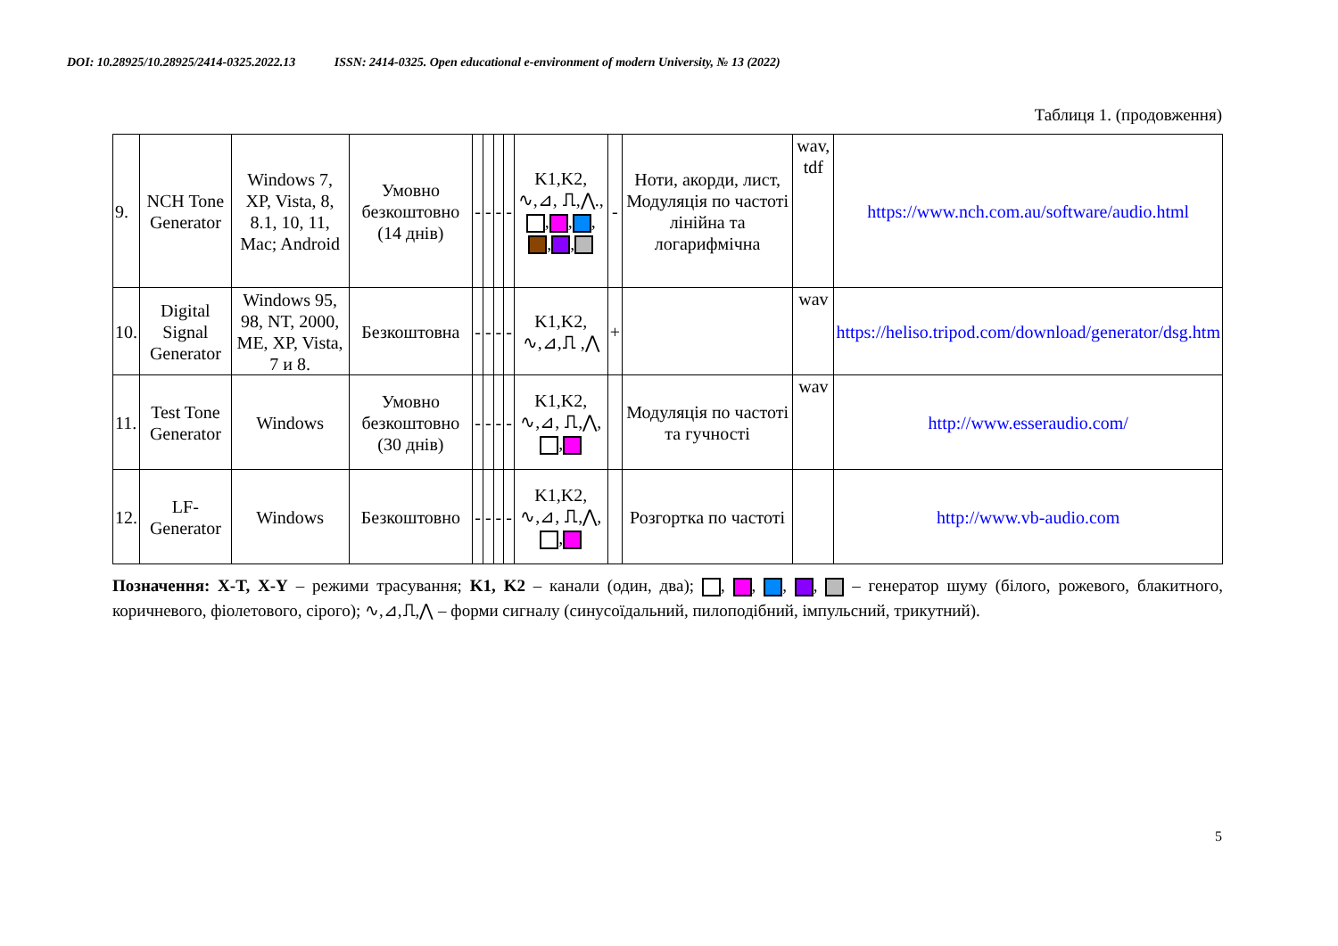DOI: 10.28925/10.28925/2414-0325.2022.13 ISSN: 2414-0325. Open educational e-environment of modern University, № 13 (2022)
Таблиця 1. (продовження)
| 9. | NCH Tone Generator | Windows 7, XP, Vista, 8, 8.1, 10, 11, Mac; Android | Умовно безкоштовно (14 днів) | - | - | - | - | K1,K2, ∿,⊿, ⎍,⋀., , , , , , | - | Ноти, акорди, лист, Модуляція по частоті лінійна та логарифмічна | wav, tdf | https://www.nch.com.au/software/audio.html |
| 10. | Digital Signal Generator | Windows 95, 98, NT, 2000, ME, XP, Vista, 7 и 8. | Безкоштовна | - | - | - | - | K1,K2, ∿,⊿,⎍ ,⋀ | + | | wav | https://heliso.tripod.com/download/generator/dsg.htm |
| 11. | Test Tone Generator | Windows | Умовно безкоштовно (30 днів) | - | - | - | - | K1,K2, ∿,⊿, ⎍,⋀, , | | Модуляція по частоті та гучності | wav | http://www.esseraudio.com/ |
| 12. | LF-Generator | Windows | Безкоштовно | - | - | - | - | K1,K2, ∿,⊿, ⎍,⋀, , | | Розгортка по частоті | | http://www.vb-audio.com |
Позначення: X-T, X-Y – режими трасування; K1, K2 – канали (один, два); , , , , – генератор шуму (білого, рожевого, блакитного, коричневого, фіолетового, сірого); ∿,⊿,⎍,⋀ – форми сигналу (синусоїдальний, пилоподібний, імпульсний, трикутний).
5